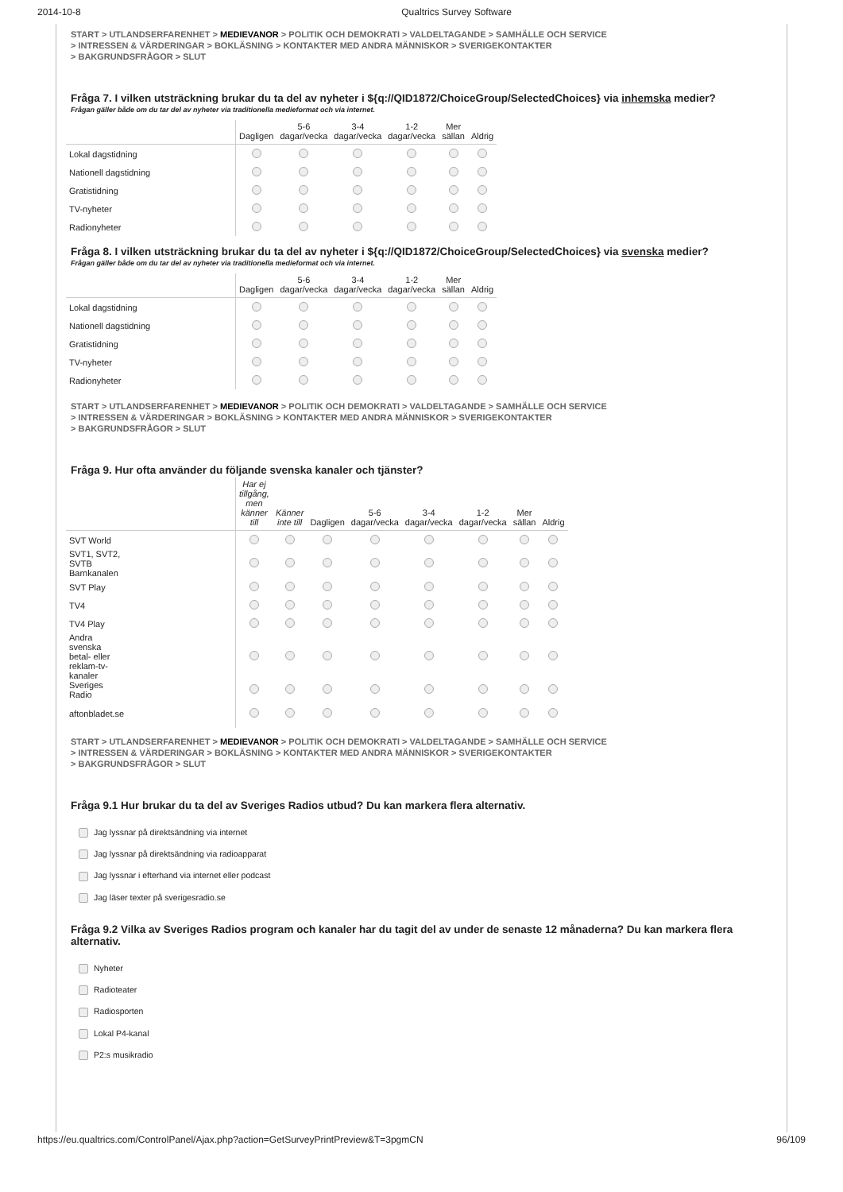2014-10-8 Qualtrics Survey Software
START > UTLANDSERFARENHET > MEDIEVANOR > POLITIK OCH DEMOKRATI > VALDELTAGANDE > SAMHÄLLE OCH SERVICE
> INTRESSEN & VÄRDERINGAR > BOKLÄSNING > KONTAKTER MED ANDRA MÄNNISKOR > SVERIGEKONTAKTER
> BAKGRUNDSFRÅGOR > SLUT
Fråga 7. I vilken utsträckning brukar du ta del av nyheter i ${q://QID1872/ChoiceGroup/SelectedChoices} via inhemska medier?
Frågan gäller både om du tar del av nyheter via traditionella medieformat och via internet.
| | Dagligen | 5-6 dagar/vecka | 3-4 dagar/vecka | 1-2 dagar/vecka | Mer sällan | Aldrig |
| --- | --- | --- | --- | --- | --- | --- |
| Lokal dagstidning | | | | | | |
| Nationell dagstidning | | | | | | |
| Gratistidning | | | | | | |
| TV-nyheter | | | | | | |
| Radionyheter | | | | | | |
Fråga 8. I vilken utsträckning brukar du ta del av nyheter i ${q://QID1872/ChoiceGroup/SelectedChoices} via svenska medier?
Frågan gäller både om du tar del av nyheter via traditionella medieformat och via internet.
| | Dagligen | 5-6 dagar/vecka | 3-4 dagar/vecka | 1-2 dagar/vecka | Mer sällan | Aldrig |
| --- | --- | --- | --- | --- | --- | --- |
| Lokal dagstidning | | | | | | |
| Nationell dagstidning | | | | | | |
| Gratistidning | | | | | | |
| TV-nyheter | | | | | | |
| Radionyheter | | | | | | |
START > UTLANDSERFARENHET > MEDIEVANOR > POLITIK OCH DEMOKRATI > VALDELTAGANDE > SAMHÄLLE OCH SERVICE
> INTRESSEN & VÄRDERINGAR > BOKLÄSNING > KONTAKTER MED ANDRA MÄNNISKOR > SVERIGEKONTAKTER
> BAKGRUNDSFRÅGOR > SLUT
Fråga 9. Hur ofta använder du följande svenska kanaler och tjänster?
| | Har ej tillgång, men känner till | Känner inte till | Dagligen | 5-6 dagar/vecka | 3-4 dagar/vecka | 1-2 dagar/vecka | Mer sällan | Aldrig |
| --- | --- | --- | --- | --- | --- | --- | --- | --- |
| SVT World | | | | | | | | |
| SVT1, SVT2, SVTB Barnkanalen | | | | | | | | |
| SVT Play | | | | | | | | |
| TV4 | | | | | | | | |
| TV4 Play | | | | | | | | |
| Andra svenska betal- eller reklam-tv- kanaler | | | | | | | | |
| Sveriges Radio | | | | | | | | |
| aftonbladet.se | | | | | | | | |
START > UTLANDSERFARENHET > MEDIEVANOR > POLITIK OCH DEMOKRATI > VALDELTAGANDE > SAMHÄLLE OCH SERVICE
> INTRESSEN & VÄRDERINGAR > BOKLÄSNING > KONTAKTER MED ANDRA MÄNNISKOR > SVERIGEKONTAKTER
> BAKGRUNDSFRÅGOR > SLUT
Fråga 9.1 Hur brukar du ta del av Sveriges Radios utbud? Du kan markera flera alternativ.
Jag lyssnar på direktsändning via internet
Jag lyssnar på direktsändning via radioapparat
Jag lyssnar i efterhand via internet eller podcast
Jag läser texter på sverigesradio.se
Fråga 9.2 Vilka av Sveriges Radios program och kanaler har du tagit del av under de senaste 12 månaderna? Du kan markera flera alternativ.
Nyheter
Radioteater
Radiosporten
Lokal P4-kanal
P2:s musikradio
https://eu.qualtrics.com/ControlPanel/Ajax.php?action=GetSurveyPrintPreview&T=3pgmCN 96/109